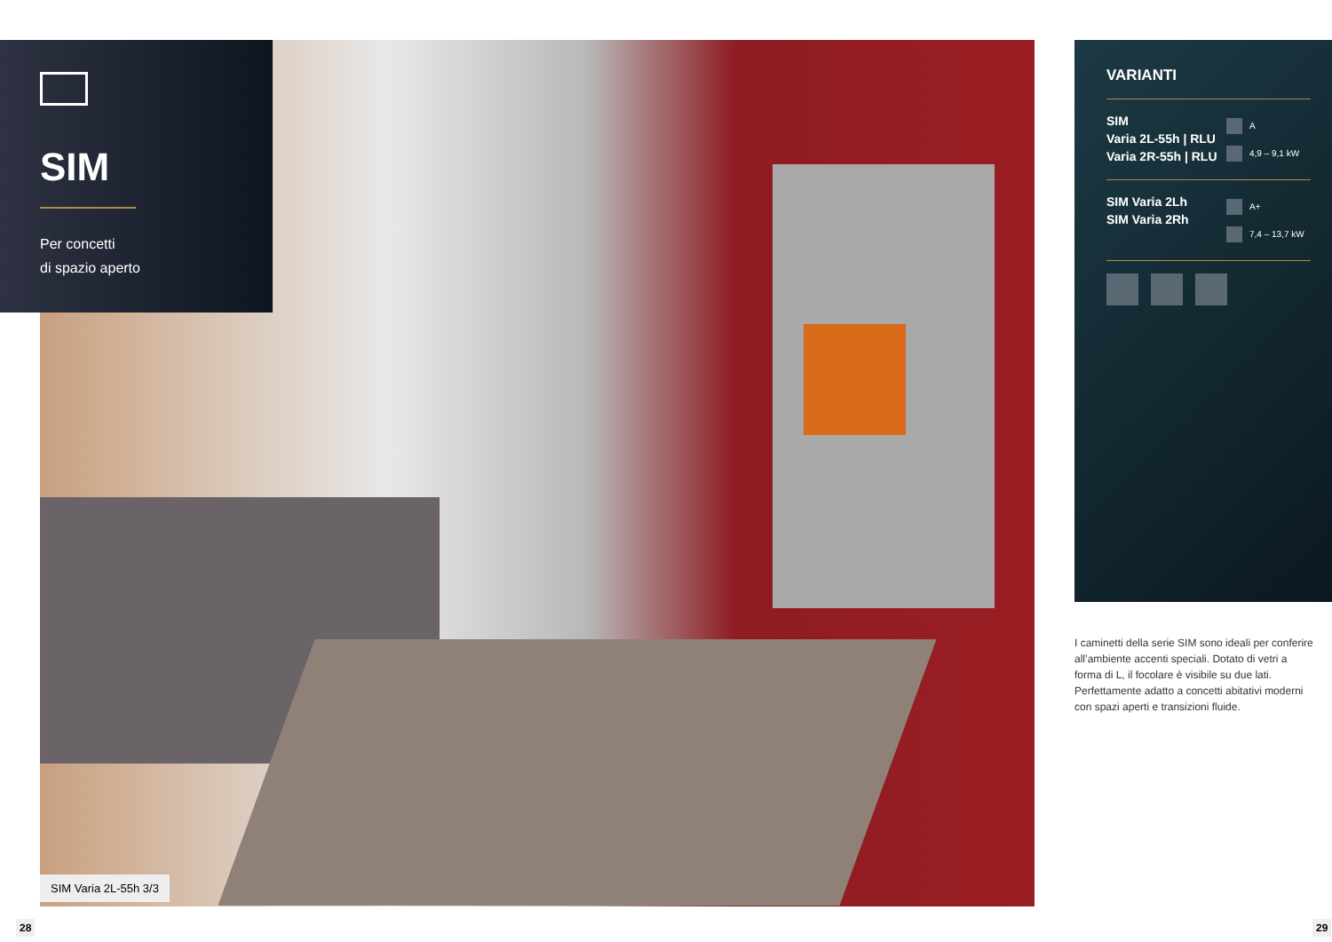SIM
Per concetti
di spazio aperto
SIM Varia 2L-55h 3/3
VARIANTI
SIM
Varia 2L-55h | RLU
Varia 2R-55h | RLU
A
4,9 – 9,1 kW
SIM Varia 2Lh
SIM Varia 2Rh
A+
7,4 – 13,7 kW
I caminetti della serie SIM sono ideali per conferire all’ambiente accenti speciali. Dotato di vetri a forma di L, il focolare è visibile su due lati. Perfettamente adatto a concetti abitativi moderni con spazi aperti e transizioni fluide.
28 29